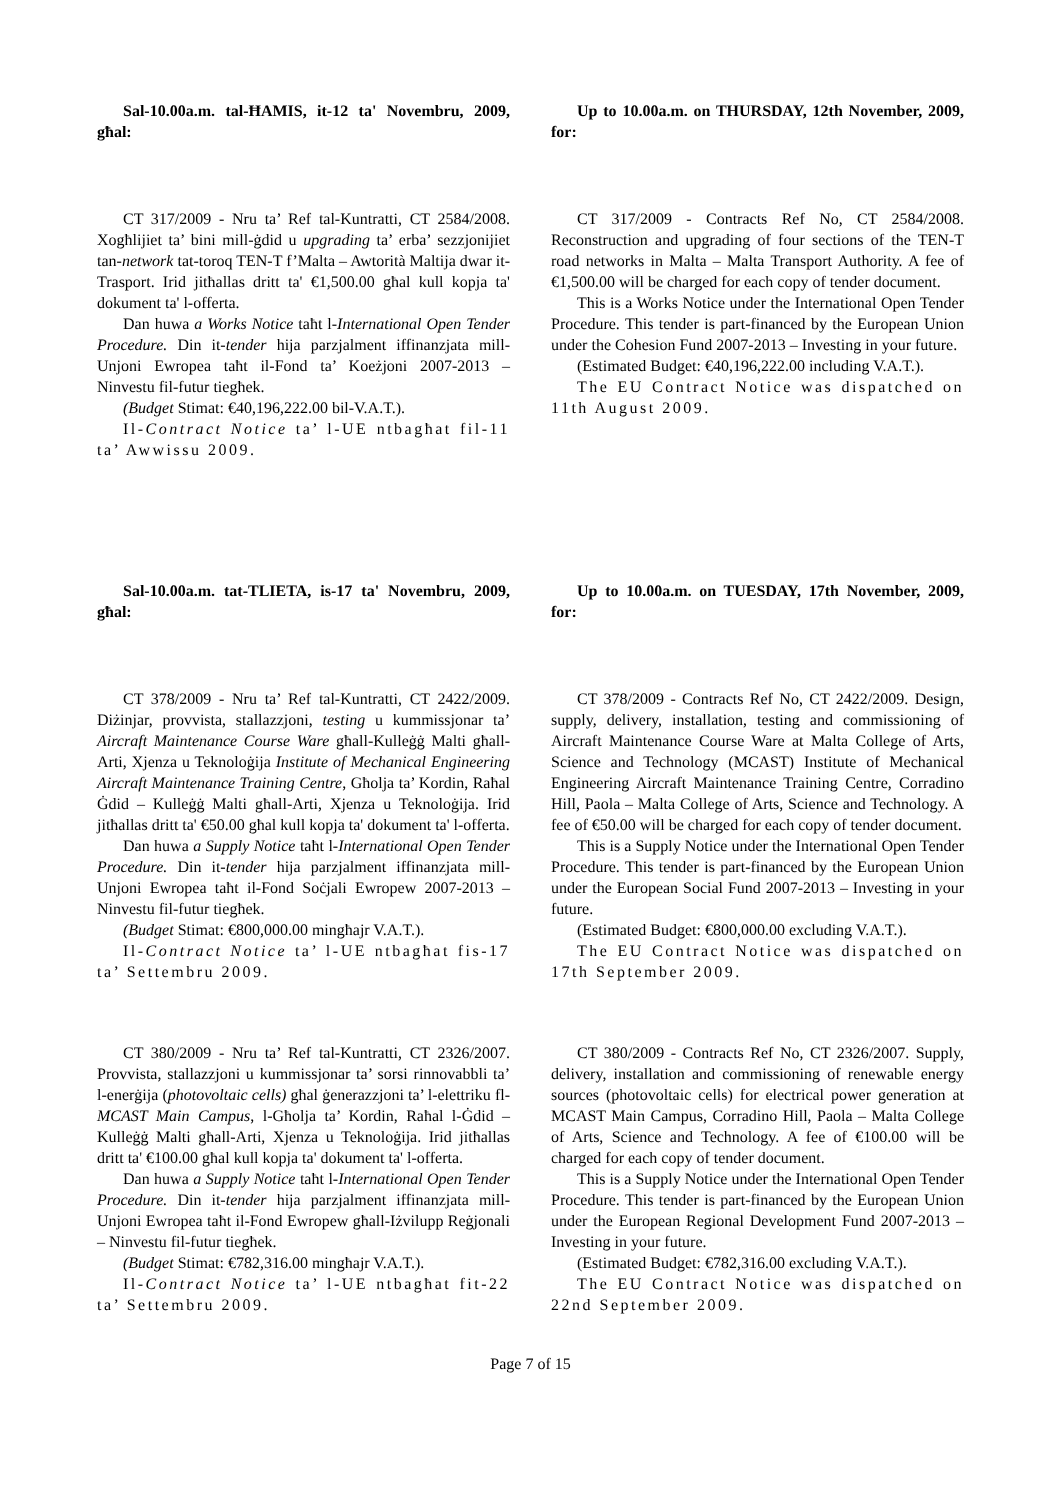Sal-10.00a.m. tal-ĦAMIS, it-12 ta' Novembru, 2009, għal:
Up to 10.00a.m. on THURSDAY, 12th November, 2009, for:
CT 317/2009 - Nru ta’ Ref tal-Kuntratti, CT 2584/2008. Xogħlijiet ta’ bini mill-ġdid u upgrading ta’ erba’ sezzjonijiet tan-network tat-toroq TEN-T f’Malta – Awtorità Maltija dwar it-Trasport. Irid jitħallas dritt ta' €1,500.00 għal kull kopja ta' dokument ta' l-offerta.
Dan huwa a Works Notice taħt l-International Open Tender Procedure. Din it-tender hija parzjalment iffinanzjata mill-Unjoni Ewropea taħt il-Fond ta’ Koeżjoni 2007-2013 – Ninvestu fil-futur tiegħek.
(Budget Stimat: €40,196,222.00 bil-V.A.T.).
Il-Contract Notice ta’ l-UE ntbagħat fil-11 ta’ Awwissu 2009.
CT 317/2009 - Contracts Ref No, CT 2584/2008. Reconstruction and upgrading of four sections of the TEN-T road networks in Malta – Malta Transport Authority. A fee of €1,500.00 will be charged for each copy of tender document.
This is a Works Notice under the International Open Tender Procedure. This tender is part-financed by the European Union under the Cohesion Fund 2007-2013 – Investing in your future.
(Estimated Budget: €40,196,222.00 including V.A.T.).
The EU Contract Notice was dispatched on 11th August 2009.
Sal-10.00a.m. tat-TLIETA, is-17 ta' Novembru, 2009, għal:
Up to 10.00a.m. on TUESDAY, 17th November, 2009, for:
CT 378/2009 - Nru ta’ Ref tal-Kuntratti, CT 2422/2009. Diżinjar, provvista, stallazzjoni, testing u kummissjonar ta’ Aircraft Maintenance Course Ware għall-Kulleġġ Malti għall-Arti, Xjenza u Teknoloġija Institute of Mechanical Engineering Aircraft Maintenance Training Centre, Għolja ta’ Kordin, Raħal Ġdid – Kulleġġ Malti għall-Arti, Xjenza u Teknoloġija. Irid jitħallas dritt ta' €50.00 għal kull kopja ta' dokument ta' l-offerta.
Dan huwa a Supply Notice taħt l-International Open Tender Procedure. Din it-tender hija parzjalment iffinanzjata mill-Unjoni Ewropea taħt il-Fond Soċjali Ewropew 2007-2013 – Ninvestu fil-futur tiegħek.
(Budget Stimat: €800,000.00 mingħajr V.A.T.).
Il-Contract Notice ta’ l-UE ntbagħat fis-17 ta’ Settembru 2009.
CT 378/2009 - Contracts Ref No, CT 2422/2009. Design, supply, delivery, installation, testing and commissioning of Aircraft Maintenance Course Ware at Malta College of Arts, Science and Technology (MCAST) Institute of Mechanical Engineering Aircraft Maintenance Training Centre, Corradino Hill, Paola – Malta College of Arts, Science and Technology. A fee of €50.00 will be charged for each copy of tender document.
This is a Supply Notice under the International Open Tender Procedure. This tender is part-financed by the European Union under the European Social Fund 2007-2013 – Investing in your future.
(Estimated Budget: €800,000.00 excluding V.A.T.).
The EU Contract Notice was dispatched on 17th September 2009.
CT 380/2009 - Nru ta’ Ref tal-Kuntratti, CT 2326/2007. Provvista, stallazzjoni u kummissjonar ta’ sorsi rinnovabbli ta’ l-enerġija (photovoltaic cells) għal ġenerazzjoni ta’ l-elettriku fl-MCAST Main Campus, l-Għolja ta’ Kordin, Raħal l-Ġdid – Kulleġġ Malti għall-Arti, Xjenza u Teknoloġija. Irid jitħallas dritt ta' €100.00 għal kull kopja ta' dokument ta' l-offerta.
Dan huwa a Supply Notice taħt l-International Open Tender Procedure. Din it-tender hija parzjalment iffinanzjata mill-Unjoni Ewropea taħt il-Fond Ewropew għall-Iżvilupp Reġjonali – Ninvestu fil-futur tiegħek.
(Budget Stimat: €782,316.00 mingħajr V.A.T.).
Il-Contract Notice ta’ l-UE ntbagħat fit-22 ta’ Settembru 2009.
CT 380/2009 - Contracts Ref No, CT 2326/2007. Supply, delivery, installation and commissioning of renewable energy sources (photovoltaic cells) for electrical power generation at MCAST Main Campus, Corradino Hill, Paola – Malta College of Arts, Science and Technology. A fee of €100.00 will be charged for each copy of tender document.
This is a Supply Notice under the International Open Tender Procedure. This tender is part-financed by the European Union under the European Regional Development Fund 2007-2013 – Investing in your future.
(Estimated Budget: €782,316.00 excluding V.A.T.).
The EU Contract Notice was dispatched on 22nd September 2009.
Page 7 of 15